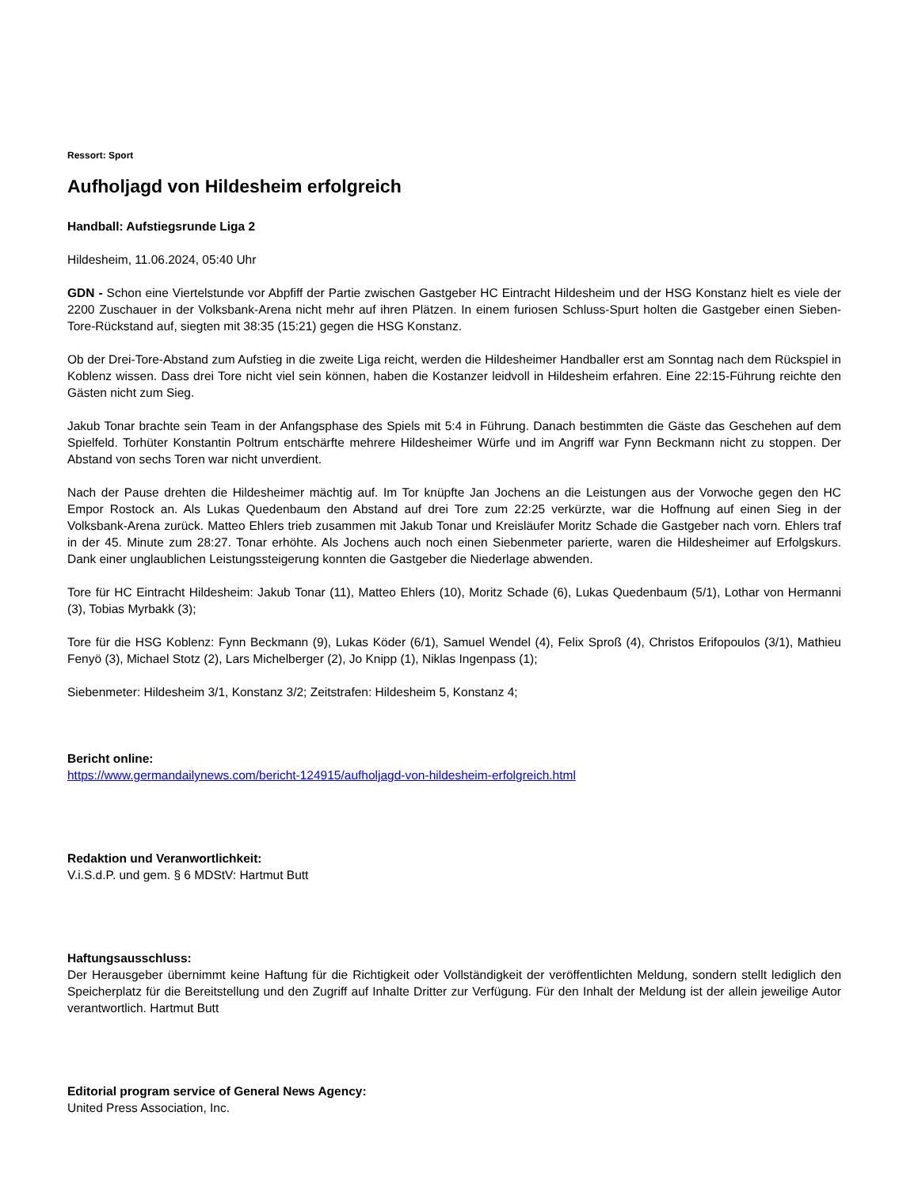Ressort: Sport
Aufholjagd von Hildesheim erfolgreich
Handball: Aufstiegsrunde Liga 2
Hildesheim, 11.06.2024, 05:40 Uhr
GDN - Schon eine Viertelstunde vor Abpfiff der Partie zwischen Gastgeber HC Eintracht Hildesheim und der HSG Konstanz hielt es viele der 2200 Zuschauer in der Volksbank-Arena nicht mehr auf ihren Plätzen. In einem furiosen Schluss-Spurt holten die Gastgeber einen Sieben-Tore-Rückstand auf, siegten mit 38:35 (15:21) gegen die HSG Konstanz.
Ob der Drei-Tore-Abstand zum Aufstieg in die zweite Liga reicht, werden die Hildesheimer Handballer erst am Sonntag nach dem Rückspiel in Koblenz wissen. Dass drei Tore nicht viel sein können, haben die Kostanzer leidvoll in Hildesheim erfahren. Eine 22:15-Führung reichte den Gästen nicht zum Sieg.
Jakub Tonar brachte sein Team in der Anfangsphase des Spiels mit 5:4 in Führung. Danach bestimmten die Gäste das Geschehen auf dem Spielfeld. Torhüter Konstantin Poltrum entschärfte mehrere Hildesheimer Würfe und im Angriff war Fynn Beckmann nicht zu stoppen. Der Abstand von sechs Toren war nicht unverdient.
Nach der Pause drehten die Hildesheimer mächtig auf. Im Tor knüpfte Jan Jochens an die Leistungen aus der Vorwoche gegen den HC Empor Rostock an. Als Lukas Quedenbaum den Abstand auf drei Tore zum 22:25 verkürzte, war die Hoffnung auf einen Sieg in der Volksbank-Arena zurück. Matteo Ehlers trieb zusammen mit Jakub Tonar und Kreisläufer Moritz Schade die Gastgeber nach vorn. Ehlers traf in der 45. Minute zum 28:27. Tonar erhöhte. Als Jochens auch noch einen Siebenmeter parierte, waren die Hildesheimer auf Erfolgskurs. Dank einer unglaublichen Leistungssteigerung konnten die Gastgeber die Niederlage abwenden.
Tore für HC Eintracht Hildesheim: Jakub Tonar (11), Matteo Ehlers (10), Moritz Schade (6), Lukas Quedenbaum (5/1), Lothar von Hermanni (3), Tobias Myrbakk (3);
Tore für die HSG Koblenz: Fynn Beckmann (9), Lukas Köder (6/1), Samuel Wendel (4), Felix Sproß (4), Christos Erifopoulos (3/1), Mathieu Fenyö (3), Michael Stotz (2), Lars Michelberger (2), Jo Knipp (1), Niklas Ingenpass (1);
Siebenmeter: Hildesheim 3/1, Konstanz 3/2; Zeitstrafen: Hildesheim 5, Konstanz 4;
Bericht online:
https://www.germandailynews.com/bericht-124915/aufholjagd-von-hildesheim-erfolgreich.html
Redaktion und Veranwortlichkeit:
V.i.S.d.P. und gem. § 6 MDStV: Hartmut Butt
Haftungsausschluss:
Der Herausgeber übernimmt keine Haftung für die Richtigkeit oder Vollständigkeit der veröffentlichten Meldung, sondern stellt lediglich den Speicherplatz für die Bereitstellung und den Zugriff auf Inhalte Dritter zur Verfügung. Für den Inhalt der Meldung ist der allein jeweilige Autor verantwortlich. Hartmut Butt
Editorial program service of General News Agency:
United Press Association, Inc.